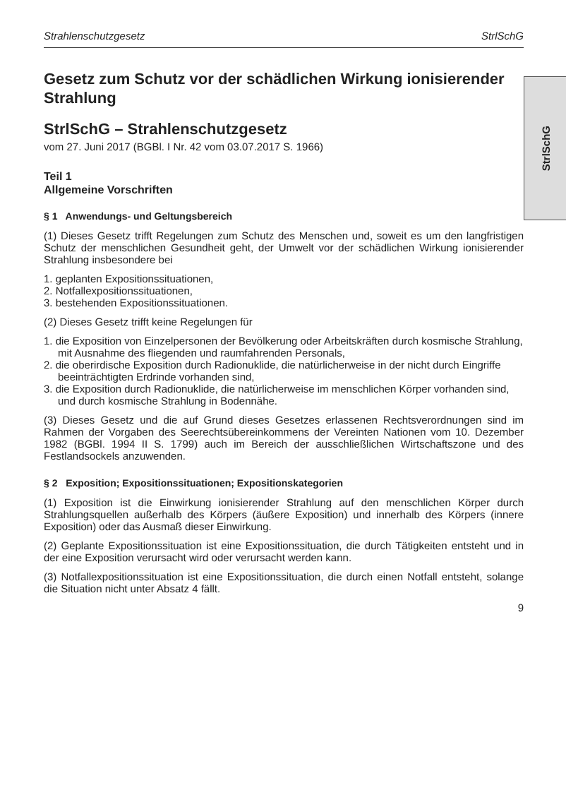StrlSchG
Strahlenschutzgesetz StrlSchG
Gesetz zum Schutz vor der schädlichen Wirkung ionisierender Strahlung
StrlSchG – Strahlenschutzgesetz
vom 27. Juni 2017 (BGBl. I Nr. 42 vom 03.07.2017 S. 1966)
Teil 1
Allgemeine Vorschriften
§ 1 Anwendungs- und Geltungsbereich
(1) Dieses Gesetz trifft Regelungen zum Schutz des Menschen und, soweit es um den langfristigen Schutz der menschlichen Gesundheit geht, der Umwelt vor der schädlichen Wirkung ionisierender Strahlung insbesondere bei
1. geplanten Expositionssituationen,
2. Notfallexpositionssituationen,
3. bestehenden Expositionssituationen.
(2) Dieses Gesetz trifft keine Regelungen für
1. die Exposition von Einzelpersonen der Bevölkerung oder Arbeitskräften durch kosmische Strahlung, mit Ausnahme des fliegenden und raumfahrenden Personals,
2. die oberirdische Exposition durch Radionuklide, die natürlicherweise in der nicht durch Eingriffe beeinträchtigten Erdrinde vorhanden sind,
3. die Exposition durch Radionuklide, die natürlicherweise im menschlichen Körper vorhanden sind, und durch kosmische Strahlung in Bodennähe.
(3) Dieses Gesetz und die auf Grund dieses Gesetzes erlassenen Rechtsverordnungen sind im Rahmen der Vorgaben des Seerechtsübereinkommens der Vereinten Nationen vom 10. Dezember 1982 (BGBl. 1994 II S. 1799) auch im Bereich der ausschließlichen Wirtschaftszone und des Festlandsockels anzuwenden.
§ 2 Exposition; Expositionssituationen; Expositionskategorien
(1) Exposition ist die Einwirkung ionisierender Strahlung auf den menschlichen Körper durch Strahlungsquellen außerhalb des Körpers (äußere Exposition) und innerhalb des Körpers (innere Exposition) oder das Ausmaß dieser Einwirkung.
(2) Geplante Expositionssituation ist eine Expositionssituation, die durch Tätigkeiten entsteht und in der eine Exposition verursacht wird oder verursacht werden kann.
(3) Notfallexpositionssituation ist eine Expositionssituation, die durch einen Notfall entsteht, solange die Situation nicht unter Absatz 4 fällt.
9